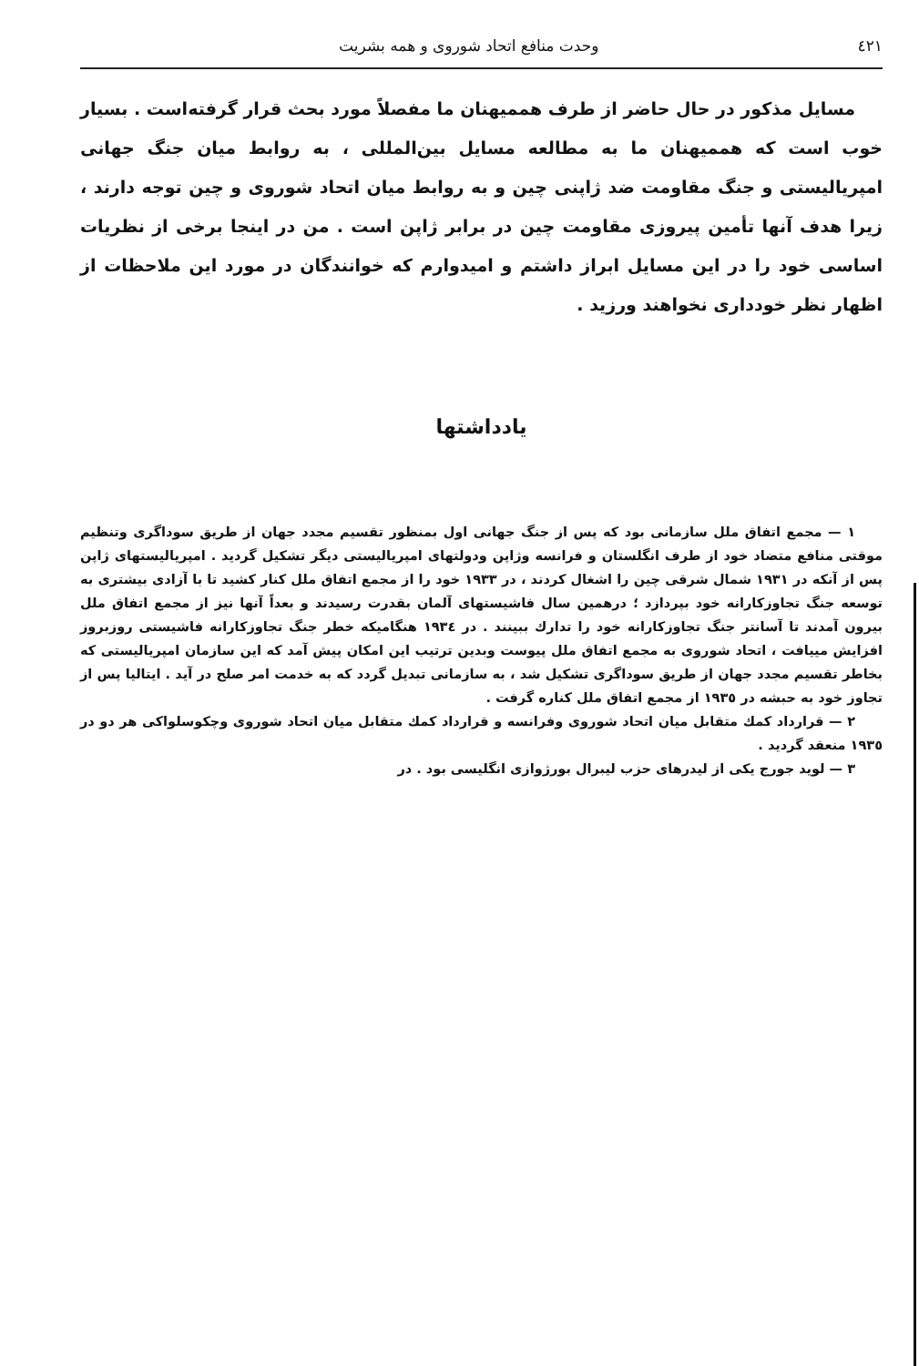٤٢١ وحدت منافع اتحاد شوروی و همه بشریت
مسایل مذکور در حال حاضر از طرف هممیهنان ما مفصلاً مورد بحث قرار گرفته‌است . بسیار خوب است که هممیهنان ما به مطالعه مسایل بین‌المللی ، به روابط میان جنگ جهانی امپریالیستی و جنگ مقاومت ضد ژاپنی چین و به روابط میان اتحاد شوروی و چین توجه دارند ، زیرا هدف آنها تأمین پیروزی مقاومت چین در برابر ژاپن است . من در اینجا برخی از نظریات اساسی خود را در این مسایل ابراز داشتم و امیدوارم که خوانندگان در مورد این ملاحظات از اظهار نظر خودداری نخواهند ورزید .
یادداشتها
١ — مجمع اتفاق ملل سازمانی بود که پس از جنگ جهانی اول بمنظور تقسیم مجدد جهان از طریق سوداگری وتنظیم موقتی منافع متضاد خود از طرف انگلستان و فرانسه وژاپن ودولتهای امپریالیستی دیگر تشکیل گردید . امپریالیستهای ژاپن پس از آنکه در ١٩٣١ شمال شرقی چین را اشغال کردند ، در ١٩٣٣ خود را از مجمع اتفاق ملل کنار کشید تا با آزادی بیشتری به توسعه جنگ تجاوزکارانه خود بپردازد ؛ درهمین سال فاشیستهای آلمان بقدرت رسیدند و بعداً آنها نیز از مجمع اتفاق ملل بیرون آمدند تا آسانتر جنگ تجاوزکارانه خود را تدارك ببینند . در ١٩٣٤ هنگامیکه خطر جنگ تجاوزکارانه فاشیستی روزبروز افزایش مییافت ، اتحاد شوروی به مجمع اتفاق ملل پیوست وبدین ترتیب این امکان پیش آمد که این سازمان امپریالیستی که بخاطر تقسیم مجدد جهان از طریق سوداگری تشکیل شد ، به سازمانی تبدیل گردد که به خدمت امر صلح در آید . ایتالیا پس از تجاوز خود به حبشه در ١٩٣٥ از مجمع اتفاق ملل کناره گرفت .
٢ — قرارداد کمك متقابل میان اتحاد شوروی وفرانسه و قرارداد کمك متقابل میان اتحاد شوروی وچکوسلواکی هر دو در ١٩٣٥ منعقد گردید .
٣ — لوید جورج یکی از لیدرهای حزب لیبرال بورژوازی انگلیسی بود . در